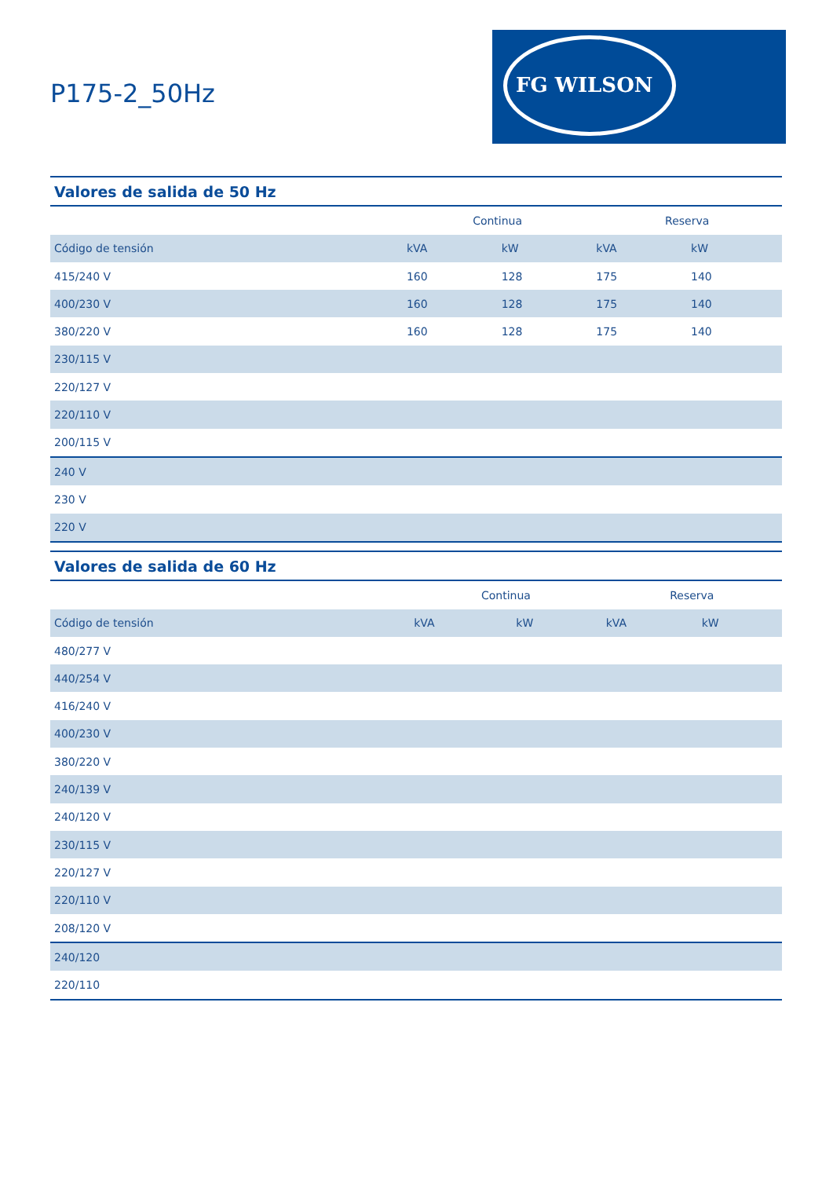P175-2_50Hz
FG WILSON
| Valores de salida de 50 Hz | | | | |
| --- | --- | --- | --- | --- |
| | Continua | | Reserva | |
| Código de tensión | kVA | kW | kVA | kW |
| 415/240 V | 160 | 128 | 175 | 140 |
| 400/230 V | 160 | 128 | 175 | 140 |
| 380/220 V | 160 | 128 | 175 | 140 |
| 230/115 V | | | | |
| 220/127 V | | | | |
| 220/110 V | | | | |
| 200/115 V | | | | |
| 240 V | | | | |
| 230 V | | | | |
| 220 V | | | | |
| Valores de salida de 60 Hz | | | | |
| --- | --- | --- | --- | --- |
| | Continua | | Reserva | |
| Código de tensión | kVA | kW | kVA | kW |
| 480/277 V | | | | |
| 440/254 V | | | | |
| 416/240 V | | | | |
| 400/230 V | | | | |
| 380/220 V | | | | |
| 240/139 V | | | | |
| 240/120 V | | | | |
| 230/115 V | | | | |
| 220/127 V | | | | |
| 220/110 V | | | | |
| 208/120 V | | | | |
| 240/120 | | | | |
| 220/110 | | | | |